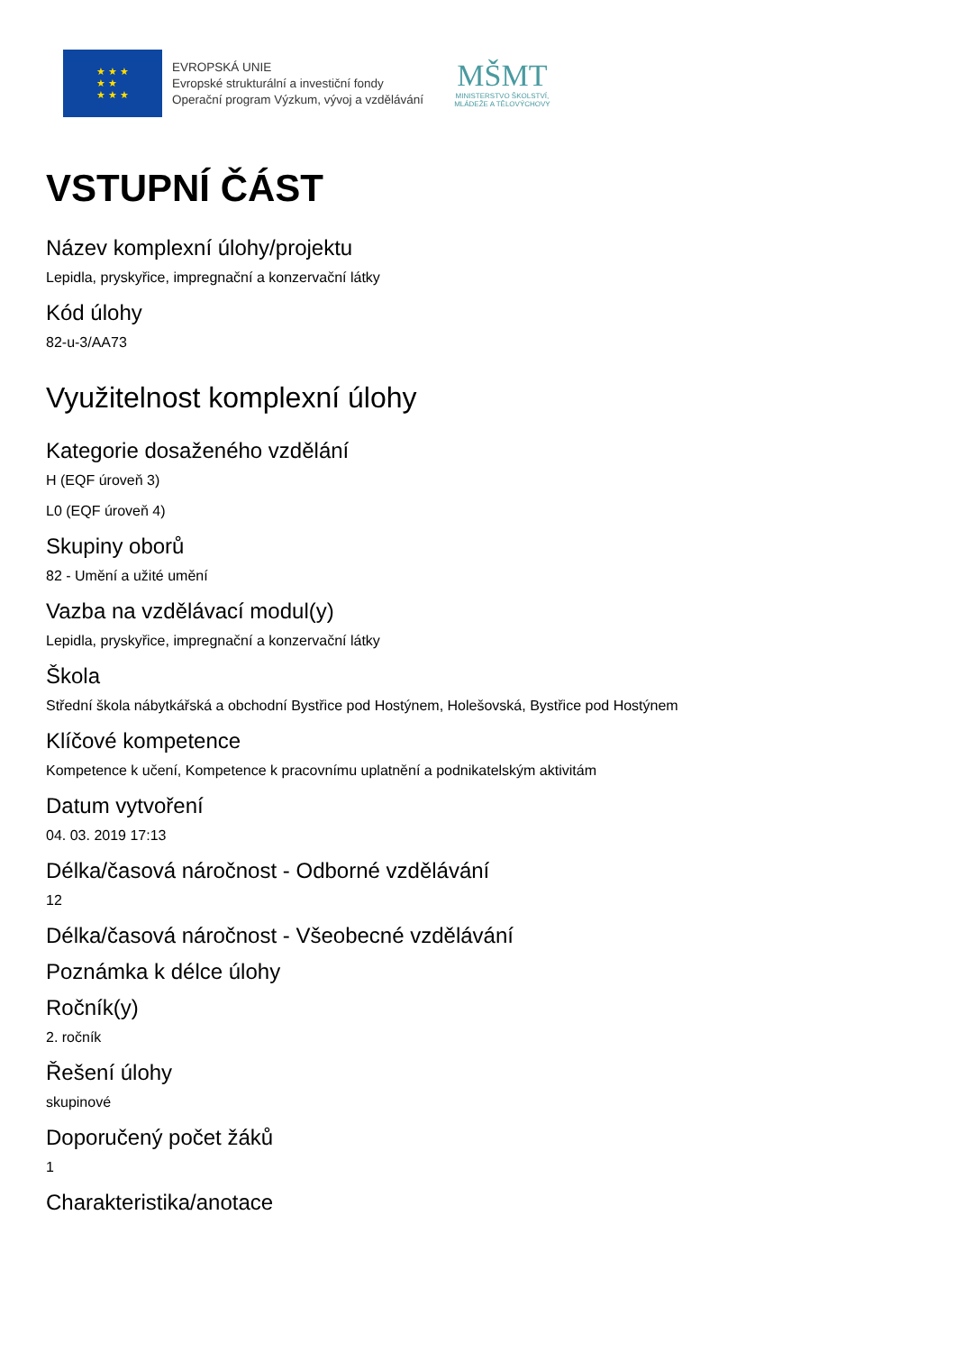★ ★ ★
★ ★
★ ★ ★
EVROPSKÁ UNIE
Evropské strukturální a investiční fondy
Operační program Výzkum, vývoj a vzdělávání
MŠMT
MINISTERSTVO ŠKOLSTVÍ,
MLÁDEŽE A TĚLOVÝCHOVY
VSTUPNÍ ČÁST
Název komplexní úlohy/projektu
Lepidla, pryskyřice, impregnační a konzervační látky
Kód úlohy
82-u-3/AA73
Využitelnost komplexní úlohy
Kategorie dosaženého vzdělání
H (EQF úroveň 3)
L0 (EQF úroveň 4)
Skupiny oborů
82 - Umění a užité umění
Vazba na vzdělávací modul(y)
Lepidla, pryskyřice, impregnační a konzervační látky
Škola
Střední škola nábytkářská a obchodní Bystřice pod Hostýnem, Holešovská, Bystřice pod Hostýnem
Klíčové kompetence
Kompetence k učení, Kompetence k pracovnímu uplatnění a podnikatelským aktivitám
Datum vytvoření
04. 03. 2019 17:13
Délka/časová náročnost - Odborné vzdělávání
12
Délka/časová náročnost - Všeobecné vzdělávání
Poznámka k délce úlohy
Ročník(y)
2. ročník
Řešení úlohy
skupinové
Doporučený počet žáků
1
Charakteristika/anotace